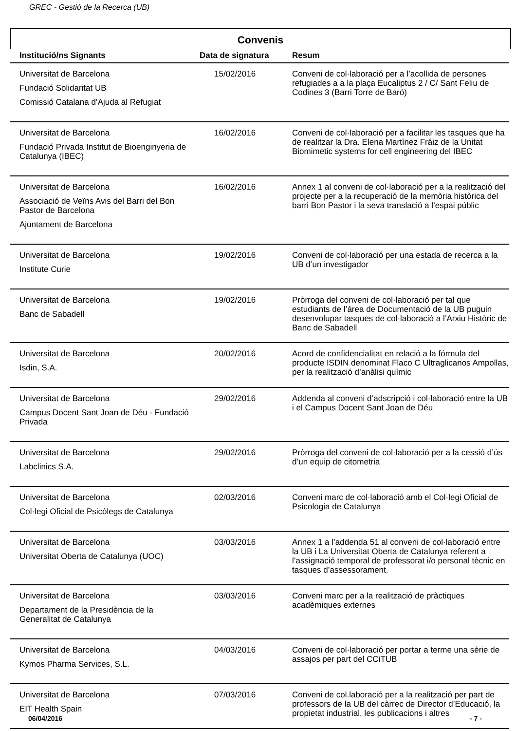GREC - Gestió de la Recerca (UB)
Convenis
| Institució/ns Signants | Data de signatura | Resum |
| --- | --- | --- |
| Universitat de Barcelona Fundació Solidaritat UB Comissió Catalana d’Ajuda al Refugiat | 15/02/2016 | Conveni de col·laboració per a l’acollida de persones refugiades a a la plaça Eucaliptus 2 / C/ Sant Feliu de Codines 3 (Barri Torre de Baró) |
| Universitat de Barcelona Fundació Privada Institut de Bioenginyeria de Catalunya (IBEC) | 16/02/2016 | Conveni de col·laboració per a facilitar les tasques que ha de realitzar la Dra. Elena Martínez Fráiz de la Unitat Biomimetic systems for cell engineering del IBEC |
| Universitat de Barcelona Associació de Veïns Avis del Barri del Bon Pastor de Barcelona Ajuntament de Barcelona | 16/02/2016 | Annex 1 al conveni de col·laboració per a la realització del projecte per a la recuperació de la memòria històrica del barri Bon Pastor i la seva translació a l’espai públic |
| Universitat de Barcelona Institute Curie | 19/02/2016 | Conveni de col·laboració per una estada de recerca a la UB d’un investigador |
| Universitat de Barcelona Banc de Sabadell | 19/02/2016 | Pròrroga del conveni de col·laboració per tal que estudiants de l’àrea de Documentació de la UB puguin desenvolupar tasques de col·laboració a l’Arxiu Històric de Banc de Sabadell |
| Universitat de Barcelona Isdin, S.A. | 20/02/2016 | Acord de confidencialitat en relació a la fórmula del producte ISDIN denominat Flaco C Ultraglicanos Ampollas, per la realització d’anàlisi químic |
| Universitat de Barcelona Campus Docent Sant Joan de Déu - Fundació Privada | 29/02/2016 | Addenda al conveni d’adscripció i col·laboració entre la UB i el Campus Docent Sant Joan de Déu |
| Universitat de Barcelona Labclinics S.A. | 29/02/2016 | Pròrroga del conveni de col·laboració per a la cessió d’ús d’un equip de citometria |
| Universitat de Barcelona Col·legi Oficial de Psicòlegs de Catalunya | 02/03/2016 | Conveni marc de col·laboració amb el Col·legi Oficial de Psicologia de Catalunya |
| Universitat de Barcelona Universitat Oberta de Catalunya (UOC) | 03/03/2016 | Annex 1 a l’addenda 51 al conveni de col·laboració entre la UB i La Universitat Oberta de Catalunya referent a l’assignació temporal de professorat i/o personal tècnic en tasques d’assessorament. |
| Universitat de Barcelona Departament de la Presidència de la Generalitat de Catalunya | 03/03/2016 | Conveni marc per a la realització de pràctiques acadèmiques externes |
| Universitat de Barcelona Kymos Pharma Services, S.L. | 04/03/2016 | Conveni de col·laboració per portar a terme una sèrie de assajos per part del CCiTUB |
| Universitat de Barcelona EIT Health Spain | 07/03/2016 | Conveni de col.laboració per a la realització per part de professors de la UB del càrrec de Director d’Educació, la propietat industrial, les publicacions i altres |
06/04/2016 - 7 -